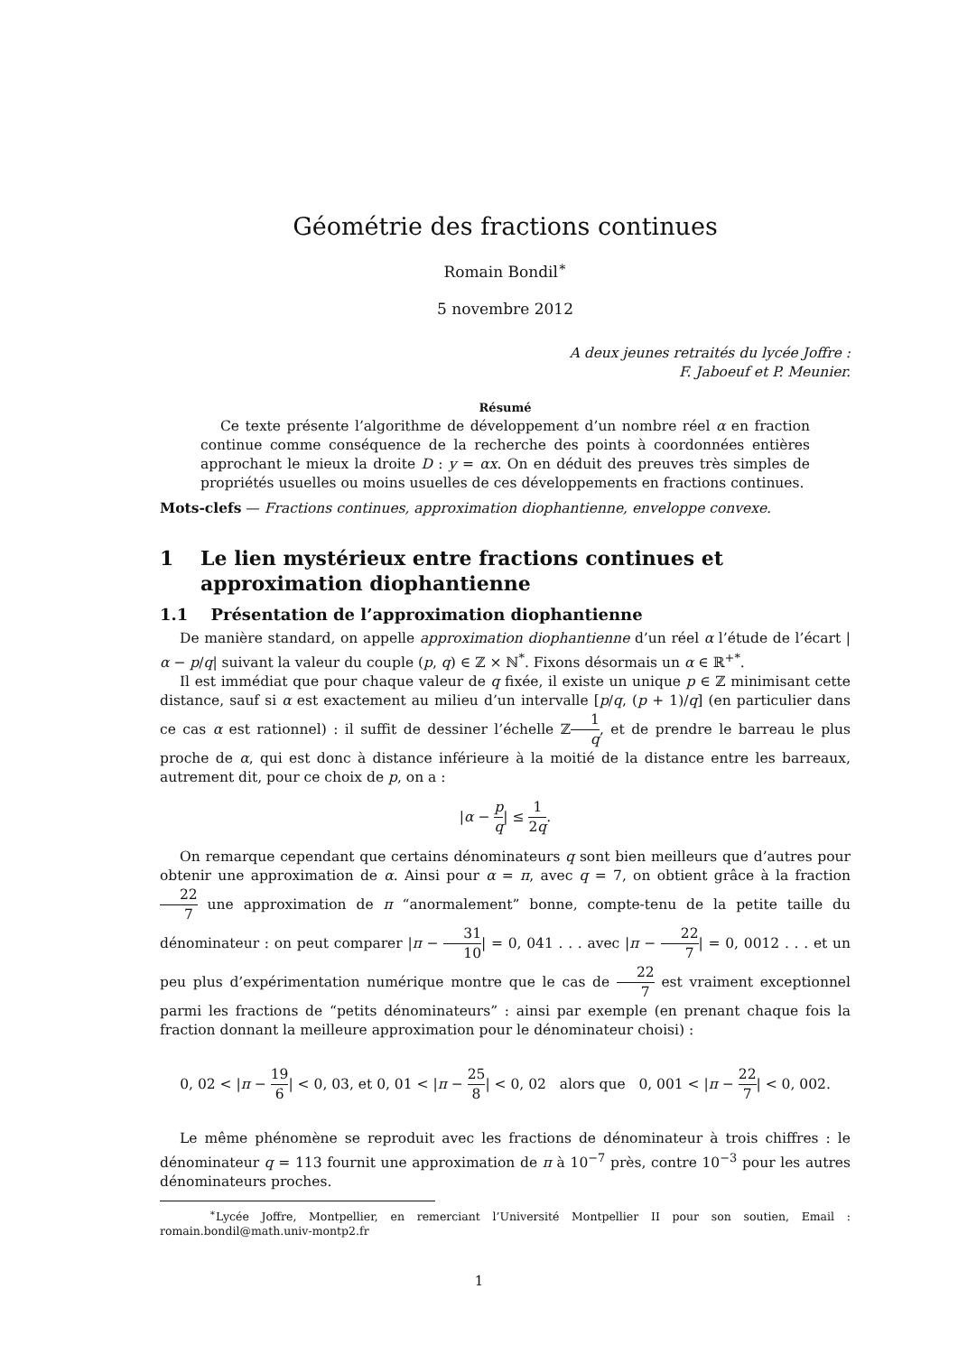Géométrie des fractions continues
Romain Bondil<sup>∗</sup>
5 novembre 2012
A deux jeunes retraités du lycée Joffre :
F. Jaboeuf et P. Meunier.
Résumé
Ce texte présente l’algorithme de développement d’un nombre réel α en fraction continue comme conséquence de la recherche des points à coordonnées entières approchant le mieux la droite D : y = αx. On en déduit des preuves très simples de propriétés usuelles ou moins usuelles de ces développements en fractions continues.
Mots-clefs — Fractions continues, approximation diophantienne, enveloppe convexe.
1 Le lien mystérieux entre fractions continues et approximation diophantienne
1.1 Présentation de l’approximation diophantienne
De manière standard, on appelle approximation diophantienne d’un réel α l’étude de l’écart |α − p/q| suivant la valeur du couple (p, q) ∈ ℤ × ℕ<sup>*</sup>. Fixons désormais un α ∈ ℝ<sup>+*</sup>.
Il est immédiat que pour chaque valeur de q fixée, il existe un unique p ∈ ℤ minimisant cette distance, sauf si α est exactement au milieu d’un intervalle [p/q, (p + 1)/q] (en particulier dans ce cas α est rationnel) : il suffit de dessiner l’échelle ℤ1 q, et de prendre le barreau le plus proche de α, qui est donc à distance inférieure à la moitié de la distance entre les barreaux, autrement dit, pour ce choix de p, on a :
|α − p q| ≤ 1 2q.
On remarque cependant que certains dénominateurs q sont bien meilleurs que d’autres pour obtenir une approximation de α. Ainsi pour α = π, avec q = 7, on obtient grâce à la fraction 22 7 une approximation de π “anormalement” bonne, compte-tenu de la petite taille du dénominateur : on peut comparer |π − 31 10| = 0, 041 . . . avec |π − 22 7| = 0, 0012 . . . et un peu plus d’expérimentation numérique montre que le cas de 22 7 est vraiment exceptionnel parmi les fractions de “petits dénominateurs” : ainsi par exemple (en prenant chaque fois la fraction donnant la meilleure approximation pour le dénominateur choisi) :
0, 02 < |π − 19 6| < 0, 03, et 0, 01 < |π − 25 8| < 0, 02 alors que 0, 001 < |π − 22 7| < 0, 002.
Le même phénomène se reproduit avec les fractions de dénominateur à trois chiffres : le dénominateur q = 113 fournit une approximation de π à 10<sup>−7</sup> près, contre 10<sup>−3</sup> pour les autres dénominateurs proches.
<sup>∗</sup>Lycée Joffre, Montpellier, en remerciant l’Université Montpellier II pour son soutien, Email : romain.bondil@math.univ-montp2.fr
1